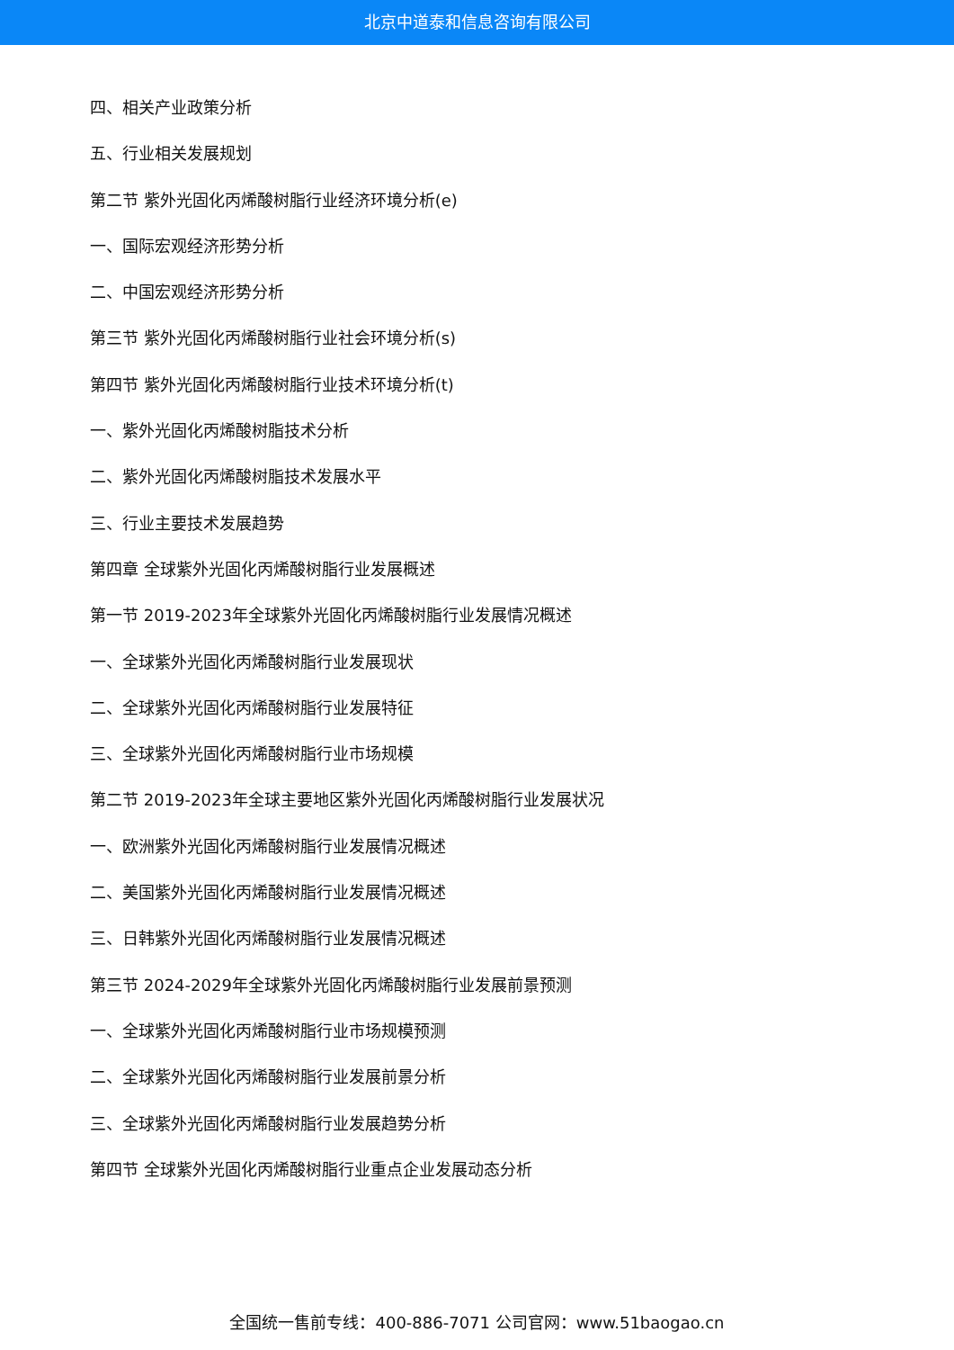北京中道泰和信息咨询有限公司
四、相关产业政策分析
五、行业相关发展规划
第二节 紫外光固化丙烯酸树脂行业经济环境分析(e)
一、国际宏观经济形势分析
二、中国宏观经济形势分析
第三节 紫外光固化丙烯酸树脂行业社会环境分析(s)
第四节 紫外光固化丙烯酸树脂行业技术环境分析(t)
一、紫外光固化丙烯酸树脂技术分析
二、紫外光固化丙烯酸树脂技术发展水平
三、行业主要技术发展趋势
第四章 全球紫外光固化丙烯酸树脂行业发展概述
第一节 2019-2023年全球紫外光固化丙烯酸树脂行业发展情况概述
一、全球紫外光固化丙烯酸树脂行业发展现状
二、全球紫外光固化丙烯酸树脂行业发展特征
三、全球紫外光固化丙烯酸树脂行业市场规模
第二节 2019-2023年全球主要地区紫外光固化丙烯酸树脂行业发展状况
一、欧洲紫外光固化丙烯酸树脂行业发展情况概述
二、美国紫外光固化丙烯酸树脂行业发展情况概述
三、日韩紫外光固化丙烯酸树脂行业发展情况概述
第三节 2024-2029年全球紫外光固化丙烯酸树脂行业发展前景预测
一、全球紫外光固化丙烯酸树脂行业市场规模预测
二、全球紫外光固化丙烯酸树脂行业发展前景分析
三、全球紫外光固化丙烯酸树脂行业发展趋势分析
第四节 全球紫外光固化丙烯酸树脂行业重点企业发展动态分析
全国统一售前专线：400-886-7071 公司官网：www.51baogao.cn